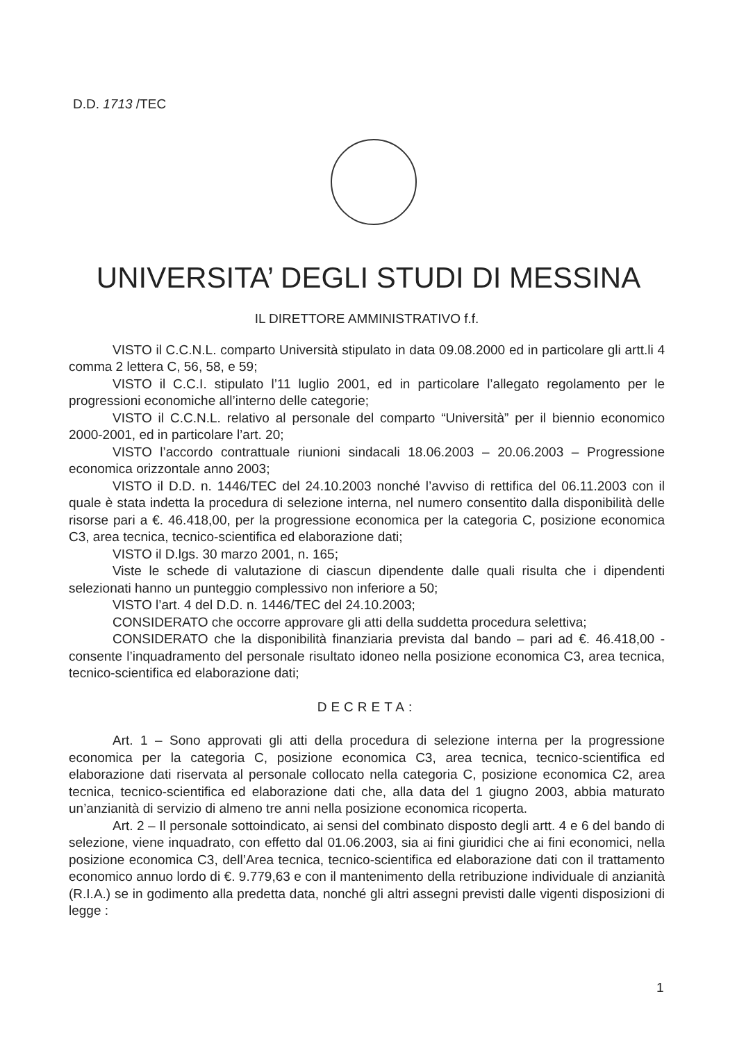D.D. 1713 /TEC
UNIVERSITA’ DEGLI STUDI DI MESSINA
IL DIRETTORE AMMINISTRATIVO f.f.
VISTO il C.C.N.L. comparto Università stipulato in data 09.08.2000 ed in particolare gli artt.li 4 comma 2 lettera C, 56, 58, e 59;
VISTO il C.C.I. stipulato l’11 luglio 2001, ed in particolare l’allegato regolamento per le progressioni economiche all’interno delle categorie;
VISTO il C.C.N.L. relativo al personale del comparto “Università” per il biennio economico 2000-2001, ed in particolare l’art. 20;
VISTO l’accordo contrattuale riunioni sindacali 18.06.2003 – 20.06.2003 – Progressione economica orizzontale anno 2003;
VISTO il D.D. n. 1446/TEC del 24.10.2003 nonché l’avviso di rettifica del 06.11.2003 con il quale è stata indetta la procedura di selezione interna, nel numero consentito dalla disponibilità delle risorse pari a €. 46.418,00, per la progressione economica per la categoria C, posizione economica C3, area tecnica, tecnico-scientifica ed elaborazione dati;
VISTO il D.lgs. 30 marzo 2001, n. 165;
Viste le schede di valutazione di ciascun dipendente dalle quali risulta che i dipendenti selezionati hanno un punteggio complessivo non inferiore a 50;
VISTO l’art. 4 del D.D. n. 1446/TEC del 24.10.2003;
CONSIDERATO che occorre approvare gli atti della suddetta procedura selettiva;
CONSIDERATO che la disponibilità finanziaria prevista dal bando – pari ad €. 46.418,00 - consente l’inquadramento del personale risultato idoneo nella posizione economica C3, area tecnica, tecnico-scientifica ed elaborazione dati;
DECRETA:
Art. 1 – Sono approvati gli atti della procedura di selezione interna per la progressione economica per la categoria C, posizione economica C3, area tecnica, tecnico-scientifica ed elaborazione dati riservata al personale collocato nella categoria C, posizione economica C2, area tecnica, tecnico-scientifica ed elaborazione dati che, alla data del 1 giugno 2003, abbia maturato un’anzianità di servizio di almeno tre anni nella posizione economica ricoperta.
Art. 2 – Il personale sottoindicato, ai sensi del combinato disposto degli artt. 4 e 6 del bando di selezione, viene inquadrato, con effetto dal 01.06.2003, sia ai fini giuridici che ai fini economici, nella posizione economica C3, dell’Area tecnica, tecnico-scientifica ed elaborazione dati con il trattamento economico annuo lordo di €. 9.779,63 e con il mantenimento della retribuzione individuale di anzianità (R.I.A.) se in godimento alla predetta data, nonché gli altri assegni previsti dalle vigenti disposizioni di legge :
1